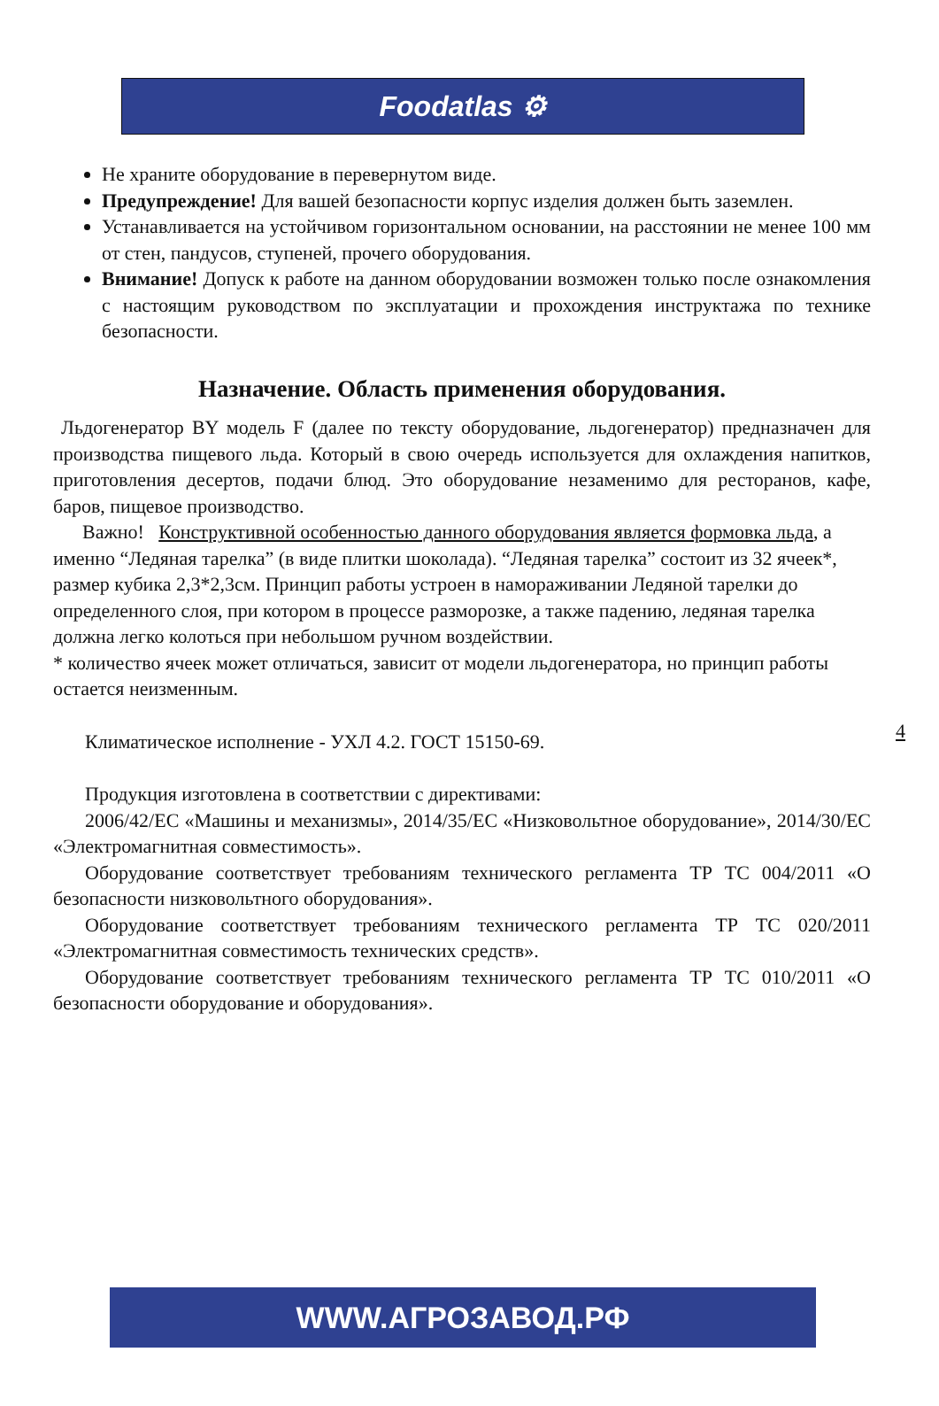Foodatlas ⚙
Не храните оборудование в перевернутом виде.
Предупреждение! Для вашей безопасности корпус изделия должен быть заземлен.
Устанавливается на устойчивом горизонтальном основании, на расстоянии не менее 100 мм от стен, пандусов, ступеней, прочего оборудования.
Внимание! Допуск к работе на данном оборудовании возможен только после ознакомления с настоящим руководством по эксплуатации и прохождения инструктажа по технике безопасности.
Назначение. Область применения оборудования.
Льдогенератор BY модель F (далее по тексту оборудование, льдогенератор) предназначен для производства пищевого льда. Который в свою очередь используется для охлаждения напитков, приготовления десертов, подачи блюд. Это оборудование незаменимо для ресторанов, кафе, баров, пищевое производство.
Важно! Конструктивной особенностью данного оборудования является формовка льда, а именно “Ледяная тарелка” (в виде плитки шоколада). “Ледяная тарелка” состоит из 32 ячеек*, размер кубика 2,3*2,3см. Принцип работы устроен в намораживании Ледяной тарелки до определенного слоя, при котором в процессе разморозке, а также падению, ледяная тарелка должна легко колоться при небольшом ручном воздействии.
* количество ячеек может отличаться, зависит от модели льдогенератора, но принцип работы остается неизменным.
Климатическое исполнение - УХЛ 4.2. ГОСТ 15150-69.
Продукция изготовлена в соответствии с директивами:
2006/42/ЕС «Машины и механизмы», 2014/35/ЕС «Низковольтное оборудование», 2014/30/ЕС «Электромагнитная совместимость».
Оборудование соответствует требованиям технического регламента ТР ТС 004/2011 «О безопасности низковольтного оборудования».
Оборудование соответствует требованиям технического регламента ТР ТС 020/2011 «Электромагнитная совместимость технических средств».
Оборудование соответствует требованиям технического регламента ТР ТС 010/2011 «О безопасности оборудование и оборудования».
4
WWW.АГРОЗАВОД.РФ